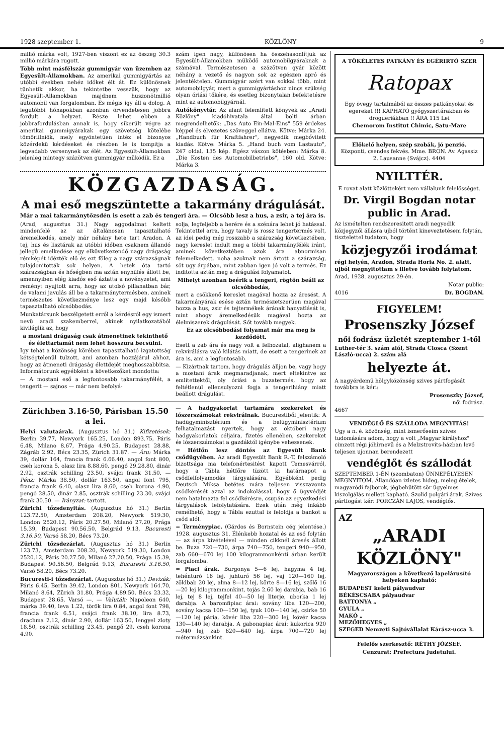1928 szeptember 1. KÖZLÖNY 9
millió márka volt, 1927-ben viszont ez az összeg 30.3 millió márkára rugott.
Több mint másfélszáz gummigyár van üzemben az Egyesült-Államokban. Az amerikai gummigyártás az utóbbi években nehéz időket élt át. Ez különösnek tünhetik akkor, ha tekintetbe vesszük, hogy az Egyesült-Államokban majdnem huszonötmillió automobil van forgalomban. És mégis igy áll a dolog. A legutóbbi hónapokban azonban örvendetesen jobbra fordult a helyzet. Része lehet ebben a jobbrafordulásban annak is, hogy sikerült végre az amerikai gummigyárakak egy szövetség kötelébe tömöriilniök, mely egyöntetüen intéz el bizonyos közérdekü kérdéseket és részben le is tompitja a legvadabb versenynek az élét. Az Egyesült-Államokban jelenleg mintegy százötven gummigyár müködik. Ez a
szám igen nagy, különösen ha összehasonlítjuk az Egyesült-Államokban müködő automobilgyáraknak a számával. Természetesen a százötven gyár között néhány a vezető és nagyon sok az egészen apró és jelentéktelen. Gummigyár azért van sokkal több, mint automobilgyár, mert a gummigyártáshoz nincs szükség olyan óriási tőkére, és esetleg bizonytalan befektetésre mint az automobilgyárnál.
Autókönyvtár. Az alant felemlitett könyvek az „Aradi Közlöny" kiadóhivatala által bolti árban megrendelhetők: „Das Auto Ein-Mal-Eins" 559 érdekes képpel és élvezetes szöveggel ellátva. Kötve: Márka 24. „Handbuch für Kraftfahrer", negyedik megbővitett kiadás. Kötve: Márka 5. „Hand buch vom Lastauto", 247 oldal, 135 kép. Egész vászon kötésben: Márka 8. „Die Kosten des Automobilbetriebs", 160 old. Kötve: Márka 3.
KÖZGAZDASÁG.
A mai eső megszüntette a takarmány drágulását.
Már a mai takarmánytőzsdén is esett a zab és tengeri ára. — Olcsóbb lesz a hus, a zsir, a tej ára is.
(Arad, augusztus 31.) Nagy aggodalmat keltett mindenfelé az az általánosan tapasztalható áremelkedés, amely már néhány hete tart Aradon. A tej, hus és lisztárak az utóbbi időben csaknem állandó jellegü emelkedése egy elkövetkezendő nagy drágaság rémképét idézték elő és ezt főleg a nagy szárazságnak tulajdonitották sok helyen. A hetek óta tartó szárazságban és hőségben ma aztán enyhülés állott be, amennyiben elég kiadós eső áztatta a növényzetet, ami reményt nyujtott arra, hogy az utolsó pillanatban bár, de valami javulás áll be a takarmánytermésben, aminek természetes következménye lesz egy majd később tapasztalható olcsóbbodás.
Munkatársunk beszélgetett erről a kérdésről egy ismert nevü aradi szakemberrel, akinek nyilatkozatából kiviláglik az, hogy
a mostani drágaság csak átmenetinek tekinthető és élettartamát nem lehet hosszura becsülni.
Igy tehát a közönség körében tapasztalható izgatottság kétségtelenül tulzott, ami azonban hozzájárul ahhoz, hogy az átmeneti drágaság élettdejét meghosszabbitsa. Informátorunk egyébként a következőket mondotta:
— A mostani eső a legfontosabb takarmányfélét, a tengerit — sajnos — már nem befolyá-
solja, legfeljebb a herére és a szénára lehet jó hatással. Tekintettel arra, hogy tavaly is rossz tengertermés volt, az idei pedig még rosszabb a szárazság következtében, nagy kereslet indult meg a többi takarmányfélék iránt, aminek következtében azok ára abnormisan felemelkedett, noha azoknak nem ártott a szárazság, sőt ugy árpában, mint zabban igen jó volt a termés. Ez inditotta aztán meg a drágulási folyamatot.
Mihelyt azonban beérik a tengeri, rögtön beáll az olcsóbbodás,
mert a csökkenő kereslet magával hozza az áresést. A takarmányárak esése aztán természetszerüen magával hozza a hus, zsir és tejtermékek árának hanyatlását is, mint ahogy áremelkedésük magával hozta az élelmiszerek drágulását. Sőt tovább megyek.
Ez az olcsóbbodási folyamat már ma meg is kezdődött.
Esett a zab ára és nagy volt a felhozatal, alighanem a rekvirálásra való kilátás miatt, de esett a tengerinek az ára is, ami a legfontosabb.
— Kizártnak tartom, hogy drágulás álljon be, vagy hogy a mostani árak megmaradjanak, mert eltekintve az emlitettektől, oly óriási a buzatermés, hogy az feltétlenül ellensulyozni fogja a tengerihiány miatt beállott drágulást.
Zürichben 3.16·50, Párisban 15.50 a lei.
Helyi valutaárak. (Augusztus hó 31.) Kifizetések: Berlin 39.77, Newyork 165.25, London 893.75, Páris 6.48, Milano 8.67, Prága 4.90.25, Budapest 28.88, Zágráb 2.92, Bécs 23.35, Zürich 31.87. — Áru: Márka 39, dollár 164, francia frank 6.66.40, angol font 800, cseh korona 5, olasz lira 8.88.60, pengő 29.28.80, dinár 2.92, osztrák schilling 23.50, svájci frank 31.50. — Pénz: Márka 38.50, dollár 163.50, angol font 795, francia frank 6.40, olasz lira 8.60, cseh korona 4.90, pengő 28.50, dinár 2.85, osztrák schilling 23.30, svájci frank 30.50. — Irányzat: tartott.
Zürichi tőzsdenyitás. (Augusztus hó 31.) Berlin 123.72.50, Amsterdam 208.20, Newyork 519.30, London 2520.12, Páris 20.27.50, Milanó 27.20, Prága 15.39, Budapest 90.56.50, Belgrád 9.13, Bucuresti 3.16.50, Varsó 58.20, Bécs 73.20.
Zürichi tőzsdezárlat. (Augusztus hó 31.) Berlin 123.73, Amsterdam 208.20, Newyork 519.30, London 2520.12, Páris 20.27.50, Milanó 27.20.50, Prága 15.39, Budapest 90.56.50, Belgrád 9.13, Bucuresti 3.16.50, Varsó 58.20, Bécs 73.20.
Bucuresti-i tőzsdezárlat. (Augusztus hó 31.) Devizák: Páris 6.45, Berlin 39.42, London 801, Newyork 164.70, Milanó 8.64, Zürich 31.80, Prága 4.89.50, Bécs 23.32, Budapest 28.65, Varsó —. — Valuták: Napoleon 640, márka 39.40, leva 1.22, török lira 0.84, angol font 798, francia frank 6.51, svájci frank 38.10, lira 8.73, drachma 2.12, dinár 2.90, dollár 163.50, lengyel zloty 18.50, osztrák schilling 23.45, pengő 29, cseh korona 4.90.
— A hadgyakorlat tartamára szekereket és lószerszámokat rekvirálnak. Bucurestiből jelentik: A hadügyminisztérium és a belügyminisztérium felhatalmazást nyertek, hogy az októberi nagy hadgyakorlatok céljaira, fizetés ellenében, szekereket és lószerszámokat a gazdáktól igénybe vehessenek.
= Hétfőn lesz döntés az Egyesült Bank csődügyében. Az aradi Egyesült Bank R.-T. felszámoló bizottsága ma telefonértesitést kapott Temesvárról, hogy a Tábla hétfőre tüzött ki határnapot a csődfelfolyamodás tárgyalására. Egyébként pedig Deutsch Miksa betétes mára teljesen visszavonta csődkérését azzal az indokolással, hogy ő ügyvédjét nem hatalmazta fel csődkérésre, csupán az egyezkedési tárgyalások lefolytatására. Ezek után még inkább remélhető, hogy a Tábla ezuttal is feloldja a bankot a csőd alól.
= Terménypiac. (Gárdos és Bornstein cég jelentése.) 1928. augusztus 31. Élénkebb hozatal és az eső folytán — az árpa kivételével — minden cikknél áresés állott be. Buza 720—730, árpa 740—750, tengeri 940—950, zab 660—670 lej 100 kilogrammonkénti árban került forgalomba.
= Piaci árak. Burgonya 5—6 lej, hagyma 4 lej, tehénturó 16 lej, juhturó 56 lej, vaj 120—160 lej, zöldbab 20 lej, alma 8—12 lej, körte 8—16 lej, szőlő 16—20 lej kilogrammonkint, tojás 2.60 lej darabja, bab 16 lej, tej 8 lej, tejfel 40—50 lej literje, uborka 1 lej darabja. A baromfipiac árai: sovány liba 120—200, sovány kacsa 100—150 lej, tyuk 100—140 lej, csirke 50—120 lej pária, kövér liba 220—300 lej, kövér kacsa 130—140 lej darabja. A gabonapiac árai: kukorica 920—940 lej, zab 620—640 lej, árpa 700—720 lej métermázsánkint.
A TÖKÉLETES PATKÁNY ÉS EGÉRIRTÓ SZER
Ratopax
Egy övegy tartalmából az összes patkányokat és egereket !!! KAPHATÓ gyógyszertárakban és drogueriákban !! ÁRA 115 Lei
Chemorom Institut Chimic, Satu-Mare
Előkelő helyen, szép szobák, jó penzió.
Központi, csendes fekvés. Mme. BRON. Av. Agassiz 2. Lausanne (Svájcz). 4404
NYILTTÉR.
E rovat alatt közlöttekért nem vállalunk felelősséget.
Dr. Virgil Bogdan notar public in Arad.
Az ismételten rendszeresitett aradi negyedik közjegyzői állásra ujból történt kineveztetésem folytán, tisztelettel tudatom, hogy
közjegyzői irodámat
régi helyén, Aradon, Strada Horia No. 2. alatt, ujból megnyitottam s illetve tovább folytatom.
Arad, 1928. augusztus 29-én.
Notar public:
4016 Dr. BOGDAN.
FIGYELEM!
Prosenszky József
női fodrász üzletét szeptember 1-től
Luther-tér 3. szám alól, Strada Closca (Szent László-ucca) 2. szám alá
helyezte át.
A nagyérdemü hölgyközönség szives pártfogását továbbra is kéri:
Prosenszky József,
női fodrász.
4667
VENDÉGLŐ ÉS SZÁLLODA MEGNYITÁS!
Ugy a n. é. közönség, mint ismerőseim szives tudomására adom, hogy a volt „Magyar királyhoz" cimzett régi jóhirnevü és a Melzstrovits-házban levő teljesen ujonnan berendezett
vendéglőt és szállodát
SZEPTEMBER 1-ÉN (szombaton) ÜNNEPÉLYESEN MEGNYITOM. Állandóan izletes hideg, meleg ételek, magyaródi fajborok, jégbehütött sör ügyelmes kiszolgálás mellett kapható. Szolid polgári árak. Szives pártfogást kér: PORCZÁN LAJOS, vendéglős.
AZ
„ARADI KÖZLÖNY"
Magyarországon a következő lapelárusító helyeken kapható:
BUDAPEST keleti pályaudvar
BÉKÉSCSABA pályaudvar
BATTONYA „
GYULA „
MAKÓ „
MEZŐHEGYES „
SZEGED Nemzeti Sajtóvállalat Kárász-ucca 3.
Felelős szerkesztő: RÉTHY JÓZSEF.
Cenzurat: Prefectura Judetului.